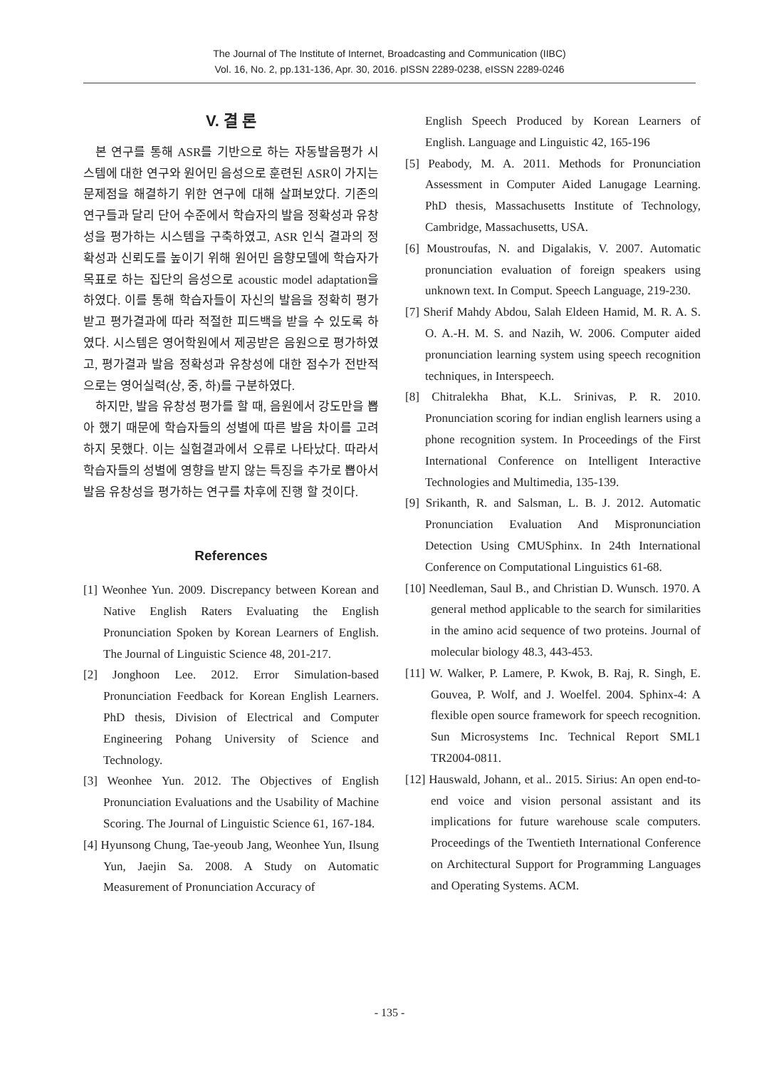The Journal of The Institute of Internet, Broadcasting and Communication (IIBC)
Vol. 16, No. 2, pp.131-136, Apr. 30, 2016. pISSN 2289-0238, eISSN 2289-0246
V. 결 론
본 연구를 통해 ASR를 기반으로 하는 자동발음평가 시스템에 대한 연구와 원어민 음성으로 훈련된 ASR이 가지는 문제점을 해결하기 위한 연구에 대해 살펴보았다. 기존의 연구들과 달리 단어 수준에서 학습자의 발음 정확성과 유창성을 평가하는 시스템을 구축하였고, ASR 인식 결과의 정확성과 신뢰도를 높이기 위해 원어민 음향모델에 학습자가 목표로 하는 집단의 음성으로 acoustic model adaptation을 하였다. 이를 통해 학습자들이 자신의 발음을 정확히 평가받고 평가결과에 따라 적절한 피드백을 받을 수 있도록 하였다. 시스템은 영어학원에서 제공받은 음원으로 평가하였고, 평가결과 발음 정확성과 유창성에 대한 점수가 전반적으로는 영어실력(상, 중, 하)를 구분하였다.
하지만, 발음 유창성 평가를 할 때, 음원에서 강도만을 뽑아 했기 때문에 학습자들의 성별에 따른 발음 차이를 고려하지 못했다. 이는 실험결과에서 오류로 나타났다. 따라서 학습자들의 성별에 영향을 받지 않는 특징을 추가로 뽑아서 발음 유창성을 평가하는 연구를 차후에 진행 할 것이다.
References
[1] Weonhee Yun. 2009. Discrepancy between Korean and Native English Raters Evaluating the English Pronunciation Spoken by Korean Learners of English. The Journal of Linguistic Science 48, 201-217.
[2] Jonghoon Lee. 2012. Error Simulation-based Pronunciation Feedback for Korean English Learners. PhD thesis, Division of Electrical and Computer Engineering Pohang University of Science and Technology.
[3] Weonhee Yun. 2012. The Objectives of English Pronunciation Evaluations and the Usability of Machine Scoring. The Journal of Linguistic Science 61, 167-184.
[4] Hyunsong Chung, Tae-yeoub Jang, Weonhee Yun, Ilsung Yun, Jaejin Sa. 2008. A Study on Automatic Measurement of Pronunciation Accuracy of
English Speech Produced by Korean Learners of English. Language and Linguistic 42, 165-196
[5] Peabody, M. A. 2011. Methods for Pronunciation Assessment in Computer Aided Lanugage Learning. PhD thesis, Massachusetts Institute of Technology, Cambridge, Massachusetts, USA.
[6] Moustroufas, N. and Digalakis, V. 2007. Automatic pronunciation evaluation of foreign speakers using unknown text. In Comput. Speech Language, 219-230.
[7] Sherif Mahdy Abdou, Salah Eldeen Hamid, M. R. A. S. O. A.-H. M. S. and Nazih, W. 2006. Computer aided pronunciation learning system using speech recognition techniques, in Interspeech.
[8] Chitralekha Bhat, K.L. Srinivas, P. R. 2010. Pronunciation scoring for indian english learners using a phone recognition system. In Proceedings of the First International Conference on Intelligent Interactive Technologies and Multimedia, 135-139.
[9] Srikanth, R. and Salsman, L. B. J. 2012. Automatic Pronunciation Evaluation And Mispronunciation Detection Using CMUSphinx. In 24th International Conference on Computational Linguistics 61-68.
[10] Needleman, Saul B., and Christian D. Wunsch. 1970. A general method applicable to the search for similarities in the amino acid sequence of two proteins. Journal of molecular biology 48.3, 443-453.
[11] W. Walker, P. Lamere, P. Kwok, B. Raj, R. Singh, E. Gouvea, P. Wolf, and J. Woelfel. 2004. Sphinx-4: A flexible open source framework for speech recognition. Sun Microsystems Inc. Technical Report SML1 TR2004-0811.
[12] Hauswald, Johann, et al.. 2015. Sirius: An open end-to-end voice and vision personal assistant and its implications for future warehouse scale computers. Proceedings of the Twentieth International Conference on Architectural Support for Programming Languages and Operating Systems. ACM.
- 135 -